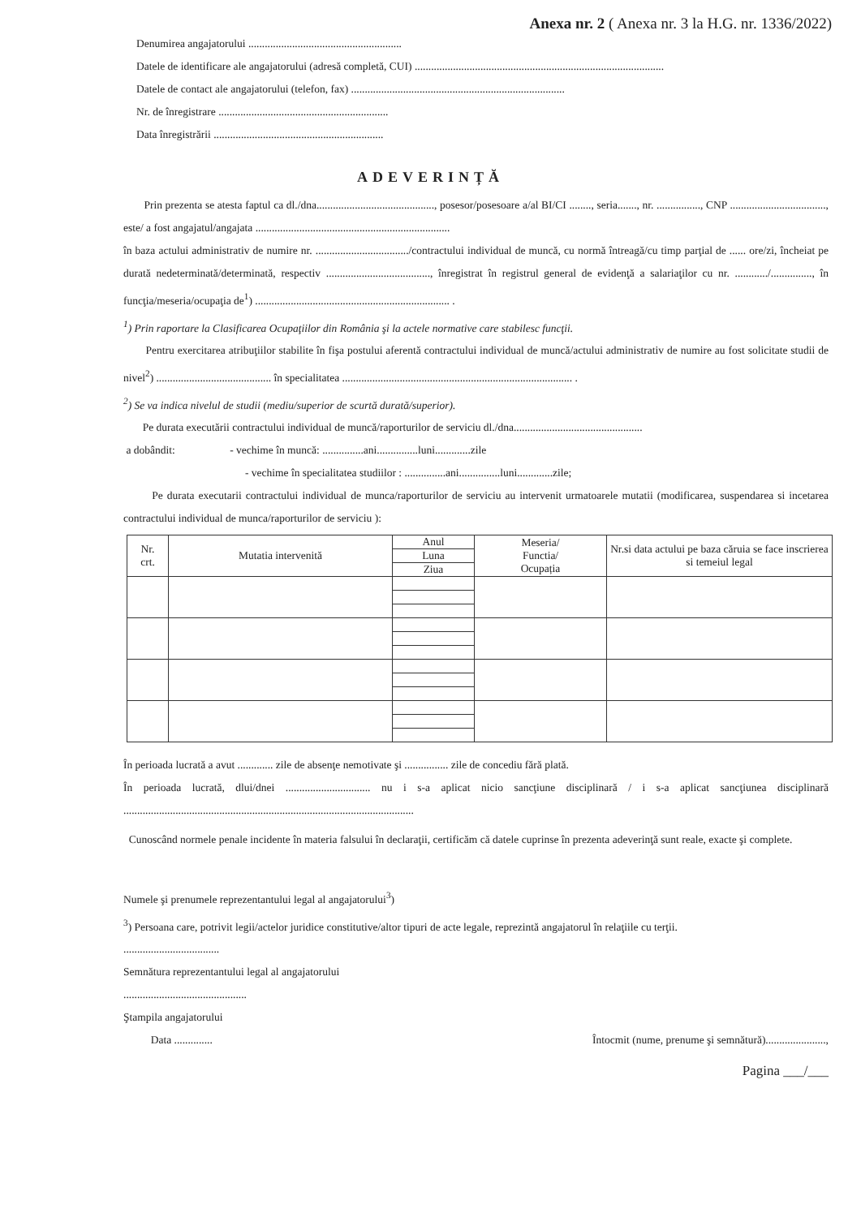Anexa nr. 2 ( Anexa nr. 3 la H.G. nr. 1336/2022)
Denumirea angajatorului ........................................................
Datele de identificare ale angajatorului (adresă completă, CUI) ...........................................................................................
Datele de contact ale angajatorului (telefon, fax) ..............................................................................
Nr. de înregistrare ..............................................................
Data înregistrării ..............................................................
ADEVERINȚĂ
Prin prezenta se atesta faptul ca dl./dna..........................................., posesor/posesoare a/al BI/CI ........, seria......., nr. ................, CNP ..................................., este/ a fost angajatul/angajata .......................................................................
în baza actului administrativ de numire nr. ................................../contractului individual de muncă, cu normă întreagă/cu timp parţial de ...... ore/zi, încheiat pe durată nedeterminată/determinată, respectiv ......................................, înregistrat în registrul general de evidenţă a salariaţilor cu nr. ............/..............., în funcţia/meseria/ocupaţia de<sup>1</sup>) ....................................................................... .
<sup>1</sup>) Prin raportare la Clasificarea Ocupaţiilor din România şi la actele normative care stabilesc funcţii.
Pentru exercitarea atribuţiilor stabilite în fişa postului aferentă contractului individual de muncă/actului administrativ de numire au fost solicitate studii de nivel<sup>2</sup>) .......................................... în specialitatea .................................................................................... .
<sup>2</sup>) Se va indica nivelul de studii (mediu/superior de scurtă durată/superior).
Pe durata executării contractului individual de muncă/raporturilor de serviciu dl./dna...............................................
a dobândit: - vechime în muncă: ...............ani...............luni.............zile
- vechime în specialitatea studiilor : ...............ani...............luni.............zile;
Pe durata executarii contractului individual de munca/raporturilor de serviciu au intervenit urmatoarele mutatii (modificarea, suspendarea si incetarea contractului individual de munca/raporturilor de serviciu ):
| Nr. crt. | Mutatia intervenită | Anul | Meseria/ Functia/ Ocupația | Nr.si data actului pe baza căruia se face inscrierea si temeiul legal |
| --- | --- | --- | --- | --- |
| | | Luna | | |
| | | Ziua | | |
În perioada lucrată a avut ............. zile de absenţe nemotivate şi ................ zile de concediu fără plată.
În perioada lucrată, dlui/dnei ............................... nu i s-a aplicat nicio sancţiune disciplinară / i s-a aplicat sancţiunea disciplinară ..........................................................................................................
Cunoscând normele penale incidente în materia falsului în declaraţii, certificăm că datele cuprinse în prezenta adeverinţă sunt reale, exacte şi complete.
Numele şi prenumele reprezentantului legal al angajatorului<sup>3</sup>)
<sup>3</sup>) Persoana care, potrivit legii/actelor juridice constitutive/altor tipuri de acte legale, reprezintă angajatorul în relaţiile cu terţii.
...................................
Semnătura reprezentantului legal al angajatorului
.............................................
Ştampila angajatorului
Data .............. Întocmit (nume, prenume şi semnătură)......................,
Pagina ___/___